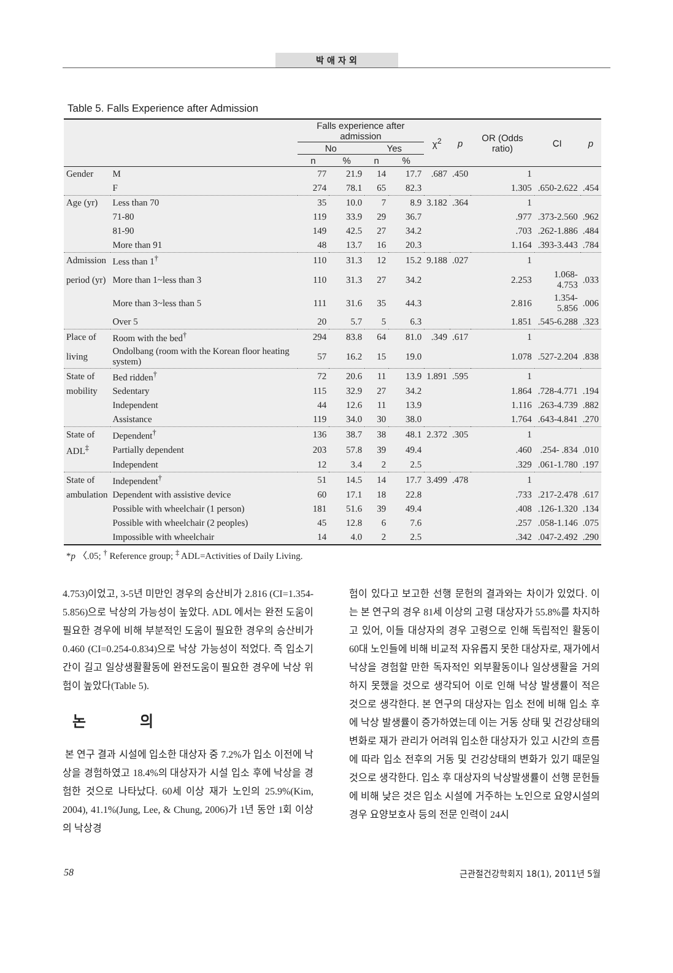박 애 자 외
Table 5. Falls Experience after Admission
| | | Falls experience after admission | | | | χ<sup>2</sup> | p | OR (Odds ratio) | CI | p |
| --- | --- | --- | --- | --- | --- | --- | --- | --- | --- | --- |
| | | No | | Yes | | | | | | |
| | | n | % | n | % | | | | | |
| Gender | M | 77 | 21.9 | 14 | 17.7 | .687 | .450 | 1 | | |
| | F | 274 | 78.1 | 65 | 82.3 | | | 1.305 | .650-2.622 | .454 |
| Age (yr) | Less than 70 | 35 | 10.0 | 7 | 8.9 | 3.182 | .364 | 1 | | |
| | 71-80 | 119 | 33.9 | 29 | 36.7 | | | .977 | .373-2.560 | .962 |
| | 81-90 | 149 | 42.5 | 27 | 34.2 | | | .703 | .262-1.886 | .484 |
| | More than 91 | 48 | 13.7 | 16 | 20.3 | | | 1.164 | .393-3.443 | .784 |
| Admission | Less than 1<sup>†</sup> | 110 | 31.3 | 12 | 15.2 | 9.188 | .027 | 1 | | |
| period (yr) | More than 1~less than 3 | 110 | 31.3 | 27 | 34.2 | | | 2.253 | 1.068-4.753 | .033 |
| | More than 3~less than 5 | 111 | 31.6 | 35 | 44.3 | | | 2.816 | 1.354-5.856 | .006 |
| | Over 5 | 20 | 5.7 | 5 | 6.3 | | | 1.851 | .545-6.288 | .323 |
| Place of | Room with the bed<sup>†</sup> | 294 | 83.8 | 64 | 81.0 | .349 | .617 | 1 | | |
| living | Ondolbang (room with the Korean floor heating system) | 57 | 16.2 | 15 | 19.0 | | | 1.078 | .527-2.204 | .838 |
| State of | Bed ridden<sup>†</sup> | 72 | 20.6 | 11 | 13.9 | 1.891 | .595 | 1 | | |
| mobility | Sedentary | 115 | 32.9 | 27 | 34.2 | | | 1.864 | .728-4.771 | .194 |
| | Independent | 44 | 12.6 | 11 | 13.9 | | | 1.116 | .263-4.739 | .882 |
| | Assistance | 119 | 34.0 | 30 | 38.0 | | | 1.764 | .643-4.841 | .270 |
| State of | Dependent<sup>†</sup> | 136 | 38.7 | 38 | 48.1 | 2.372 | .305 | 1 | | |
| ADL<sup>‡</sup> | Partially dependent | 203 | 57.8 | 39 | 49.4 | | | .460 | .254- .834 | .010 |
| | Independent | 12 | 3.4 | 2 | 2.5 | | | .329 | .061-1.780 | .197 |
| State of | Independent<sup>†</sup> | 51 | 14.5 | 14 | 17.7 | 3.499 | .478 | 1 | | |
| ambulation | Dependent with assistive device | 60 | 17.1 | 18 | 22.8 | | | .733 | .217-2.478 | .617 |
| | Possible with wheelchair (1 person) | 181 | 51.6 | 39 | 49.4 | | | .408 | .126-1.320 | .134 |
| | Possible with wheelchair (2 peoples) | 45 | 12.8 | 6 | 7.6 | | | .257 | .058-1.146 | .075 |
| | Impossible with wheelchair | 14 | 4.0 | 2 | 2.5 | | | .342 | .047-2.492 | .290 |
*p 〈.05; <sup>†</sup> Reference group; <sup>‡</sup> ADL=Activities of Daily Living.
4.753)이었고, 3-5년 미만인 경우의 승산비가 2.816 (CI=1.354-5.856)으로 낙상의 가능성이 높았다. ADL 에서는 완전 도움이 필요한 경우에 비해 부분적인 도움이 필요한 경우의 승산비가 0.460 (CI=0.254-0.834)으로 낙상 가능성이 적었다. 즉 입소기간이 길고 일상생활활동에 완전도움이 필요한 경우에 낙상 위험이 높았다(Table 5).
논 의
본 연구 결과 시설에 입소한 대상자 중 7.2%가 입소 이전에 낙상을 경험하였고 18.4%의 대상자가 시설 입소 후에 낙상을 경험한 것으로 나타났다. 60세 이상 재가 노인의 25.9%(Kim, 2004), 41.1%(Jung, Lee, & Chung, 2006)가 1년 동안 1회 이상의 낙상경
험이 있다고 보고한 선행 문헌의 결과와는 차이가 있었다. 이는 본 연구의 경우 81세 이상의 고령 대상자가 55.8%를 차지하고 있어, 이들 대상자의 경우 고령으로 인해 독립적인 활동이 60대 노인들에 비해 비교적 자유롭지 못한 대상자로, 재가에서 낙상을 경험할 만한 독자적인 외부활동이나 일상생활을 거의 하지 못했을 것으로 생각되어 이로 인해 낙상 발생률이 적은 것으로 생각한다. 본 연구의 대상자는 입소 전에 비해 입소 후에 낙상 발생률이 증가하였는데 이는 거동 상태 및 건강상태의 변화로 재가 관리가 어려워 입소한 대상자가 있고 시간의 흐름에 따라 입소 전후의 거동 및 건강상태의 변화가 있기 때문일 것으로 생각한다. 입소 후 대상자의 낙상발생률이 선행 문헌들에 비해 낮은 것은 입소 시설에 거주하는 노인으로 요양시설의 경우 요양보호사 등의 전문 인력이 24시
58 근관절건강학회지 18(1), 2011년 5월